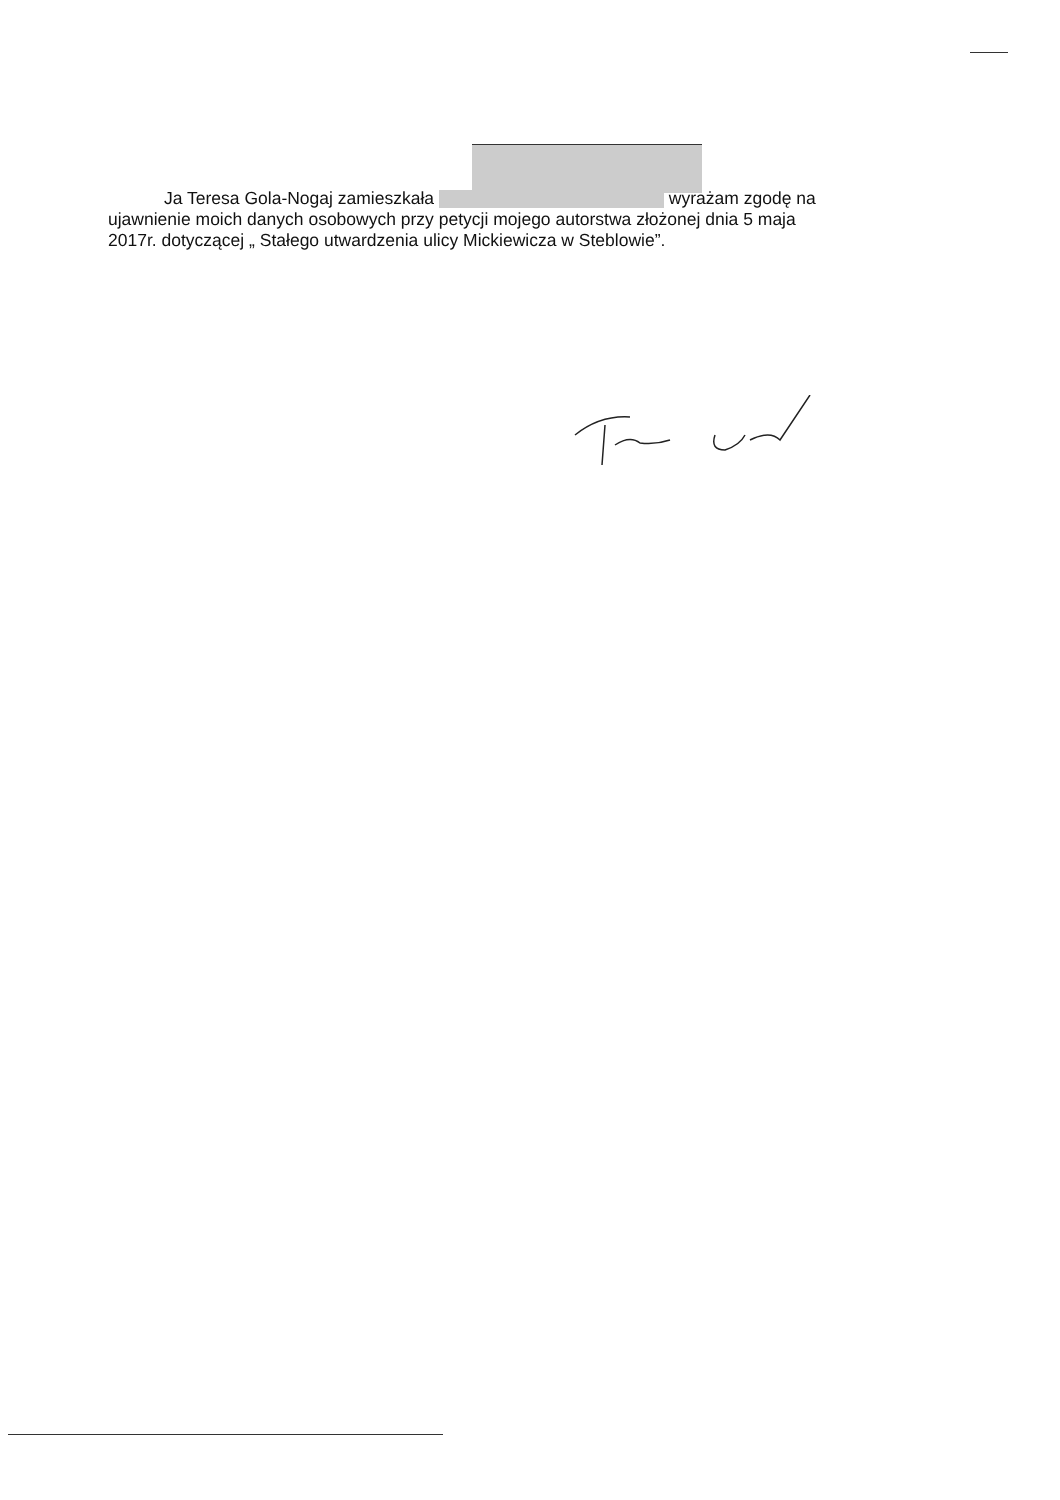Ja Teresa Gola-Nogaj zamieszkała wyrażam zgodę na ujawnienie moich danych osobowych przy petycji mojego autorstwa złożonej dnia 5 maja 2017r. dotyczącej „ Stałego utwardzenia ulicy Mickiewicza w Steblowie”.